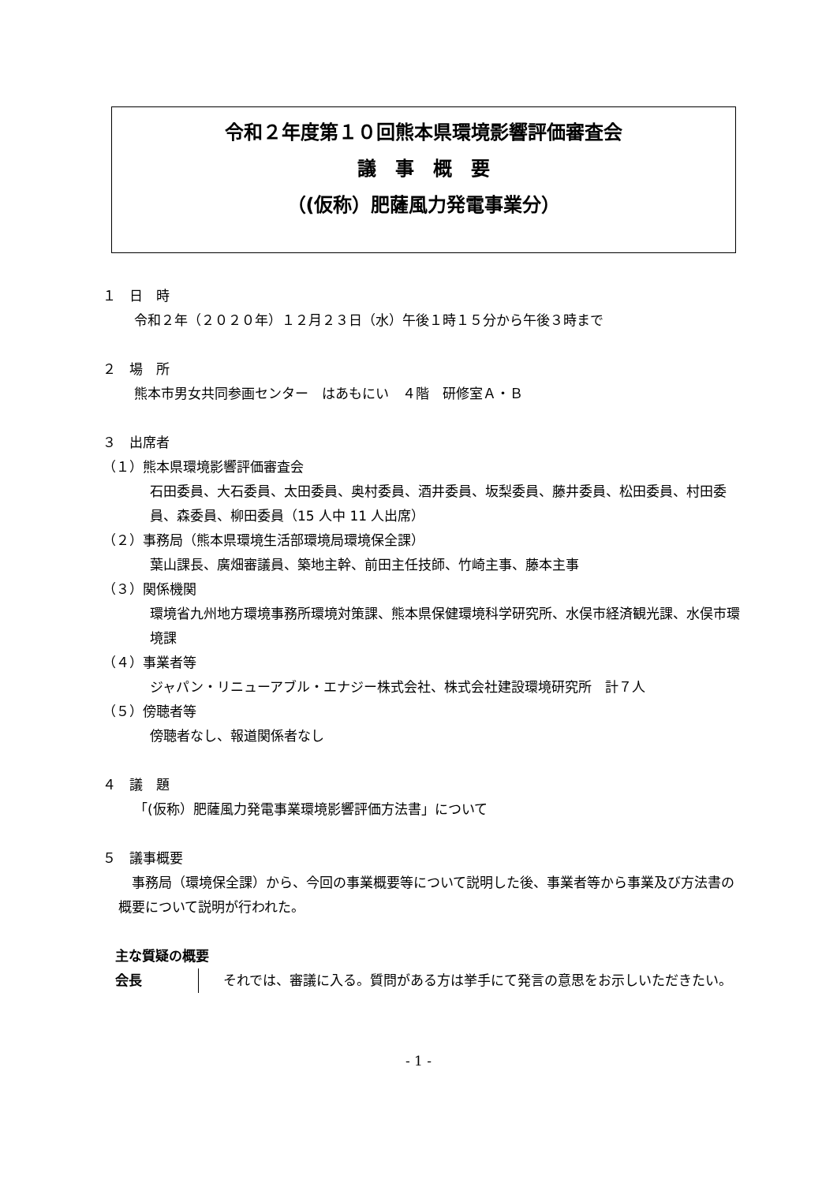令和２年度第１０回熊本県環境影響評価審査会
議　事　概　要
（(仮称）肥薩風力発電事業分）
１　日　時
令和２年（２０２０年）１２月２３日（水）午後１時１５分から午後３時まで
２　場　所
熊本市男女共同参画センター　はあもにい　４階　研修室Ａ・Ｂ
３　出席者
（１）熊本県環境影響評価審査会
石田委員、大石委員、太田委員、奥村委員、酒井委員、坂梨委員、藤井委員、松田委員、村田委員、森委員、柳田委員（15 人中 11 人出席）
（２）事務局（熊本県環境生活部環境局環境保全課）
葉山課長、廣畑審議員、築地主幹、前田主任技師、竹崎主事、藤本主事
（３）関係機関
環境省九州地方環境事務所環境対策課、熊本県保健環境科学研究所、水俣市経済観光課、水俣市環境課
（４）事業者等
ジャパン・リニューアブル・エナジー株式会社、株式会社建設環境研究所　計７人
（５）傍聴者等
傍聴者なし、報道関係者なし
４　議　題
「(仮称）肥薩風力発電事業環境影響評価方法書」について
５　議事概要
　事務局（環境保全課）から、今回の事業概要等について説明した後、事業者等から事業及び方法書の概要について説明が行われた。
主な質疑の概要
会長 　それでは、審議に入る。質問がある方は挙手にて発言の意思をお示しいただきたい。
- 1 -